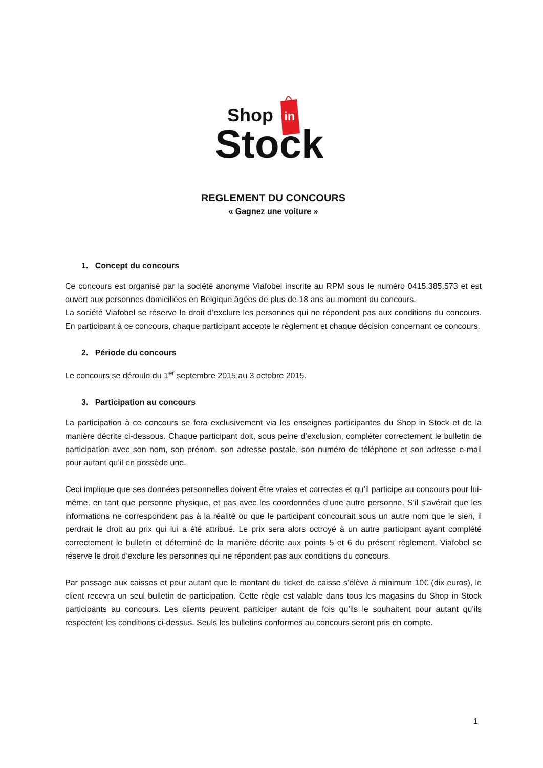in
Shop
Stock
REGLEMENT DU CONCOURS
« Gagnez une voiture »
1. Concept du concours
Ce concours est organisé par la société anonyme Viafobel inscrite au RPM sous le numéro 0415.385.573 et est ouvert aux personnes domiciliées en Belgique âgées de plus de 18 ans au moment du concours.
La société Viafobel se réserve le droit d’exclure les personnes qui ne répondent pas aux conditions du concours. En participant à ce concours, chaque participant accepte le règlement et chaque décision concernant ce concours.
2. Période du concours
Le concours se déroule du 1<sup>er</sup> septembre 2015 au 3 octobre 2015.
3. Participation au concours
La participation à ce concours se fera exclusivement via les enseignes participantes du Shop in Stock et de la manière décrite ci-dessous. Chaque participant doit, sous peine d’exclusion, compléter correctement le bulletin de participation avec son nom, son prénom, son adresse postale, son numéro de téléphone et son adresse e-mail pour autant qu’il en possède une.
Ceci implique que ses données personnelles doivent être vraies et correctes et qu’il participe au concours pour lui-même, en tant que personne physique, et pas avec les coordonnées d’une autre personne. S’il s’avérait que les informations ne correspondent pas à la réalité ou que le participant concourait sous un autre nom que le sien, il perdrait le droit au prix qui lui a été attribué. Le prix sera alors octroyé à un autre participant ayant complété correctement le bulletin et déterminé de la manière décrite aux points 5 et 6 du présent règlement. Viafobel se réserve le droit d’exclure les personnes qui ne répondent pas aux conditions du concours.
Par passage aux caisses et pour autant que le montant du ticket de caisse s’élève à minimum 10€ (dix euros), le client recevra un seul bulletin de participation. Cette règle est valable dans tous les magasins du Shop in Stock participants au concours. Les clients peuvent participer autant de fois qu’ils le souhaitent pour autant qu’ils respectent les conditions ci-dessus. Seuls les bulletins conformes au concours seront pris en compte.
1